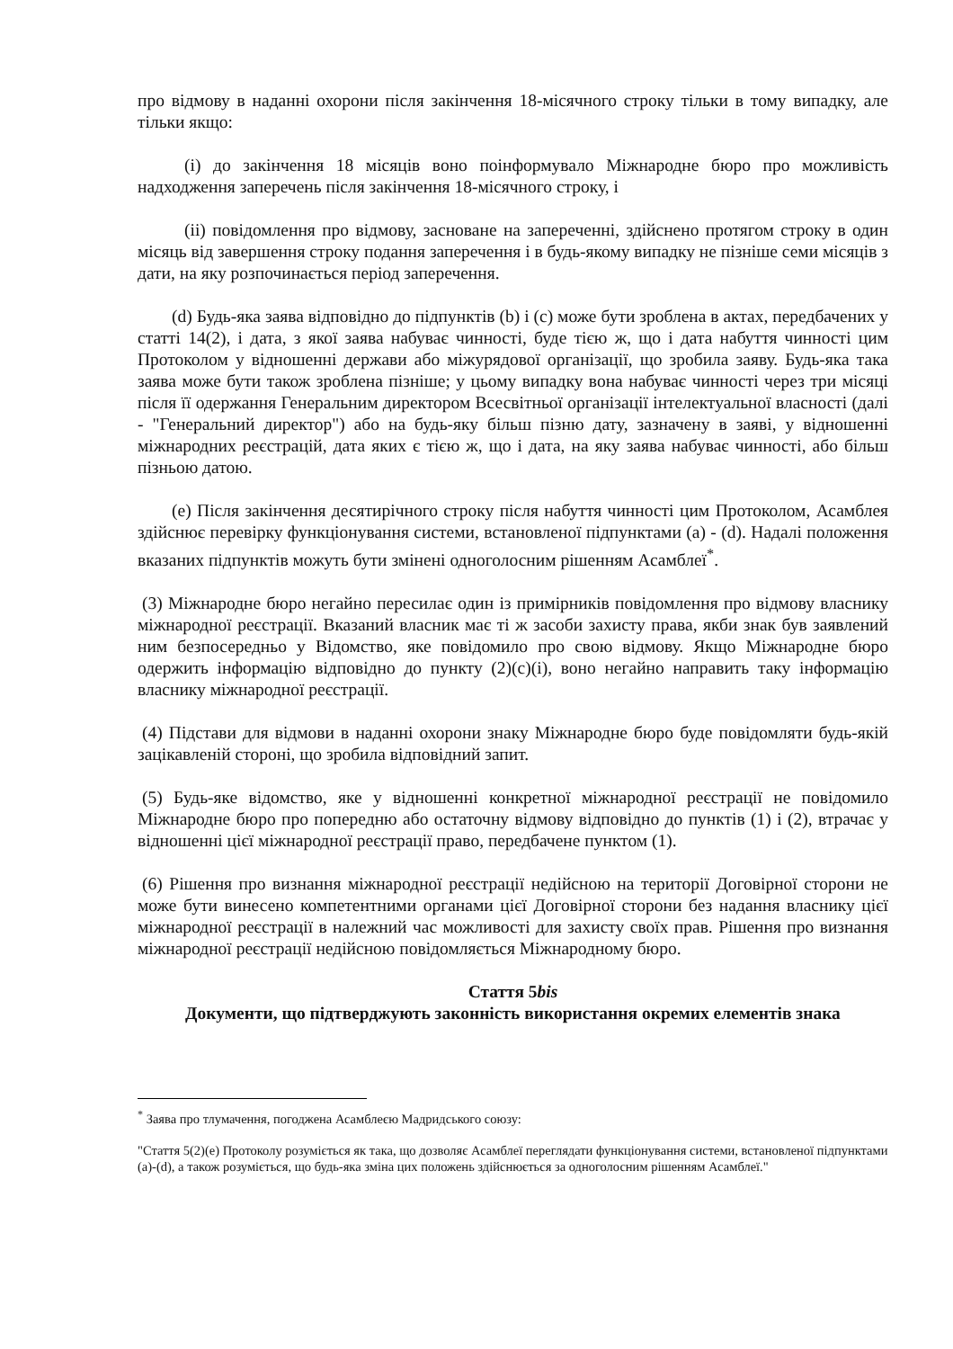про відмову в наданні охорони після закінчення 18-місячного строку тільки в тому випадку, але тільки якщо:
(i) до закінчення 18 місяців воно поінформувало Міжнародне бюро про можливість надходження заперечень після закінчення 18-місячного строку, і
(ii) повідомлення про відмову, засноване на запереченні, здійснено протягом строку в один місяць від завершення строку подання заперечення і в будь-якому випадку не пізніше семи місяців з дати, на яку розпочинається період заперечення.
(d) Будь-яка заява відповідно до підпунктів (b) і (c) може бути зроблена в актах, передбачених у статті 14(2), і дата, з якої заява набуває чинності, буде тією ж, що і дата набуття чинності цим Протоколом у відношенні держави або міжурядової організації, що зробила заяву. Будь-яка така заява може бути також зроблена пізніше; у цьому випадку вона набуває чинності через три місяці після її одержання Генеральним директором Всесвітньої організації інтелектуальної власності (далі - "Генеральний директор") або на будь-яку більш пізню дату, зазначену в заяві, у відношенні міжнародних реєстрацій, дата яких є тією ж, що і дата, на яку заява набуває чинності, або більш пізньою датою.
(e) Після закінчення десятирічного строку після набуття чинності цим Протоколом, Асамблея здійснює перевірку функціонування системи, встановленої підпунктами (a) - (d). Надалі положення вказаних підпунктів можуть бути змінені одноголосним рішенням Асамблеї<sup>*</sup>.
(3) Міжнародне бюро негайно пересилає один із примірників повідомлення про відмову власнику міжнародної реєстрації. Вказаний власник має ті ж засоби захисту права, якби знак був заявлений ним безпосередньо у Відомство, яке повідомило про свою відмову. Якщо Міжнародне бюро одержить інформацію відповідно до пункту (2)(c)(i), воно негайно направить таку інформацію власнику міжнародної реєстрації.
(4) Підстави для відмови в наданні охорони знаку Міжнародне бюро буде повідомляти будь-якій зацікавленій стороні, що зробила відповідний запит.
(5) Будь-яке відомство, яке у відношенні конкретної міжнародної реєстрації не повідомило Міжнародне бюро про попередню або остаточну відмову відповідно до пунктів (1) і (2), втрачає у відношенні цієї міжнародної реєстрації право, передбачене пунктом (1).
(6) Рішення про визнання міжнародної реєстрації недійсною на території Договірної сторони не може бути винесено компетентними органами цієї Договірної сторони без надання власнику цієї міжнародної реєстрації в належний час можливості для захисту своїх прав. Рішення про визнання міжнародної реєстрації недійсною повідомляється Міжнародному бюро.
Стаття 5bis
Документи, що підтверджують законність використання окремих елементів знака
<sup>*</sup> Заява про тлумачення, погоджена Асамблеєю Мадридського союзу:
"Стаття 5(2)(e) Протоколу розуміється як така, що дозволяє Асамблеї переглядати функціонування системи, встановленої підпунктами (a)-(d), а також розуміється, що будь-яка зміна цих положень здійснюється за одноголосним рішенням Асамблеї."